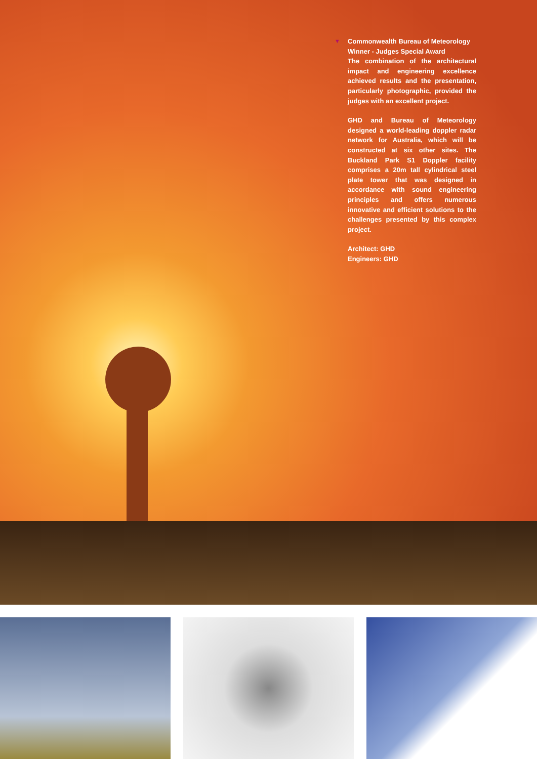▼
Commonwealth Bureau of Meteorology
Winner - Judges Special Award
The combination of the architectural impact and engineering excellence achieved results and the presentation, particularly photographic, provided the judges with an excellent project.
GHD and Bureau of Meteorology designed a world-leading doppler radar network for Australia, which will be constructed at six other sites. The Buckland Park S1 Doppler facility comprises a 20m tall cylindrical steel plate tower that was designed in accordance with sound engineering principles and offers numerous innovative and efficient solutions to the challenges presented by this complex project.
Architect: GHD
Engineers: GHD